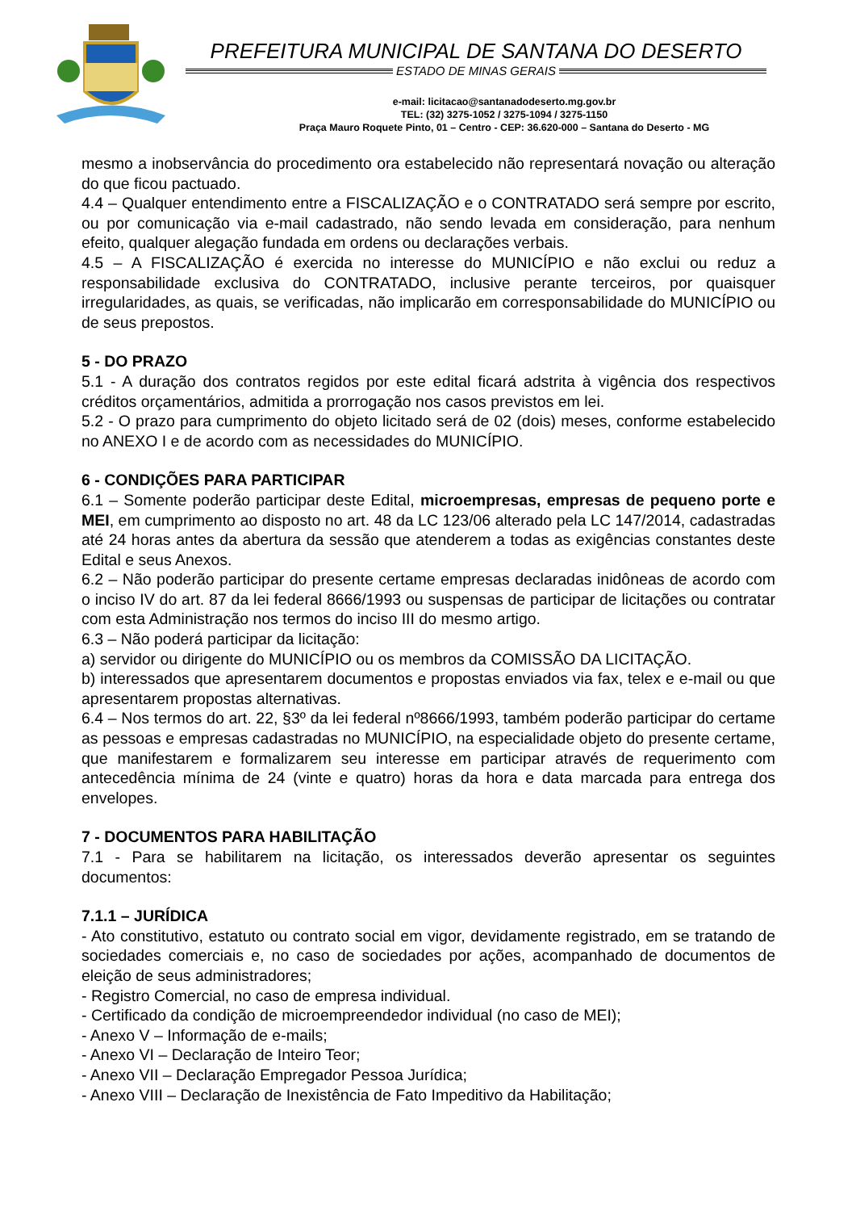PREFEITURA MUNICIPAL DE SANTANA DO DESERTO
ESTADO DE MINAS GERAIS
e-mail: licitacao@santanadodeserto.mg.gov.br
TEL: (32) 3275-1052 / 3275-1094 / 3275-1150
Praça Mauro Roquete Pinto, 01 – Centro - CEP: 36.620-000 – Santana do Deserto - MG
mesmo a inobservância do procedimento ora estabelecido não representará novação ou alteração do que ficou pactuado.
4.4 – Qualquer entendimento entre a FISCALIZAÇÃO e o CONTRATADO será sempre por escrito, ou por comunicação via e-mail cadastrado, não sendo levada em consideração, para nenhum efeito, qualquer alegação fundada em ordens ou declarações verbais.
4.5 – A FISCALIZAÇÃO é exercida no interesse do MUNICÍPIO e não exclui ou reduz a responsabilidade exclusiva do CONTRATADO, inclusive perante terceiros, por quaisquer irregularidades, as quais, se verificadas, não implicarão em corresponsabilidade do MUNICÍPIO ou de seus prepostos.
5 - DO PRAZO
5.1 - A duração dos contratos regidos por este edital ficará adstrita à vigência dos respectivos créditos orçamentários, admitida a prorrogação nos casos previstos em lei.
5.2 - O prazo para cumprimento do objeto licitado será de 02 (dois) meses, conforme estabelecido no ANEXO I e de acordo com as necessidades do MUNICÍPIO.
6 - CONDIÇÕES PARA PARTICIPAR
6.1 – Somente poderão participar deste Edital, microempresas, empresas de pequeno porte e MEI, em cumprimento ao disposto no art. 48 da LC 123/06 alterado pela LC 147/2014, cadastradas até 24 horas antes da abertura da sessão que atenderem a todas as exigências constantes deste Edital e seus Anexos.
6.2 – Não poderão participar do presente certame empresas declaradas inidôneas de acordo com o inciso IV do art. 87 da lei federal 8666/1993 ou suspensas de participar de licitações ou contratar com esta Administração nos termos do inciso III do mesmo artigo.
6.3 – Não poderá participar da licitação:
a) servidor ou dirigente do MUNICÍPIO ou os membros da COMISSÃO DA LICITAÇÃO.
b) interessados que apresentarem documentos e propostas enviados via fax, telex e e-mail ou que apresentarem propostas alternativas.
6.4 – Nos termos do art. 22, §3º da lei federal nº8666/1993, também poderão participar do certame as pessoas e empresas cadastradas no MUNICÍPIO, na especialidade objeto do presente certame, que manifestarem e formalizarem seu interesse em participar através de requerimento com antecedência mínima de 24 (vinte e quatro) horas da hora e data marcada para entrega dos envelopes.
7 - DOCUMENTOS PARA HABILITAÇÃO
7.1 - Para se habilitarem na licitação, os interessados deverão apresentar os seguintes documentos:
7.1.1 – JURÍDICA
- Ato constitutivo, estatuto ou contrato social em vigor, devidamente registrado, em se tratando de sociedades comerciais e, no caso de sociedades por ações, acompanhado de documentos de eleição de seus administradores;
- Registro Comercial, no caso de empresa individual.
- Certificado da condição de microempreendedor individual (no caso de MEI);
- Anexo V – Informação de e-mails;
- Anexo VI – Declaração de Inteiro Teor;
- Anexo VII – Declaração Empregador Pessoa Jurídica;
- Anexo VIII – Declaração de Inexistência de Fato Impeditivo da Habilitação;